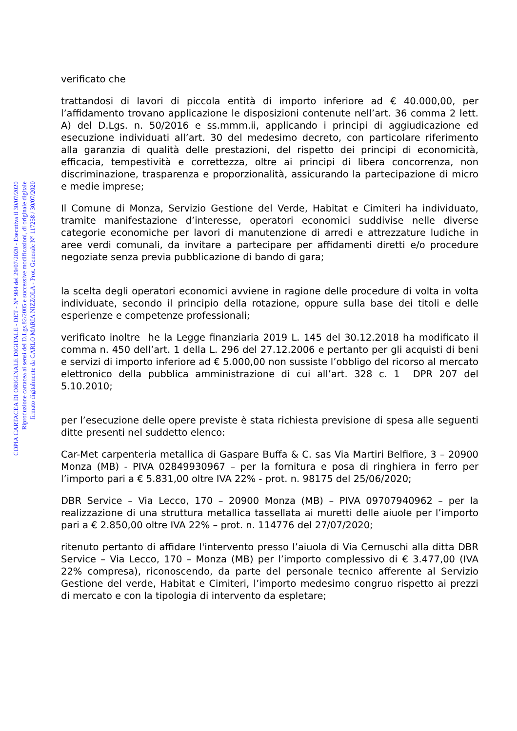verificato che
trattandosi di lavori di piccola entità di importo inferiore ad € 40.000,00, per l’affidamento trovano applicazione le disposizioni contenute nell’art. 36 comma 2 lett. A) del D.Lgs. n. 50/2016 e ss.mmm.ii, applicando i principi di aggiudicazione ed esecuzione individuati all’art. 30 del medesimo decreto, con particolare riferimento alla garanzia di qualità delle prestazioni, del rispetto dei principi di economicità, efficacia, tempestività e correttezza, oltre ai principi di libera concorrenza, non discriminazione, trasparenza e proporzionalità, assicurando la partecipazione di micro e medie imprese;
Il Comune di Monza, Servizio Gestione del Verde, Habitat e Cimiteri ha individuato, tramite manifestazione d’interesse, operatori economici suddivise nelle diverse categorie economiche per lavori di manutenzione di arredi e attrezzature ludiche in aree verdi comunali, da invitare a partecipare per affidamenti diretti e/o procedure negoziate senza previa pubblicazione di bando di gara;
la scelta degli operatori economici avviene in ragione delle procedure di volta in volta individuate, secondo il principio della rotazione, oppure sulla base dei titoli e delle esperienze e competenze professionali;
verificato inoltre he la Legge finanziaria 2019 L. 145 del 30.12.2018 ha modificato il comma n. 450 dell’art. 1 della L. 296 del 27.12.2006 e pertanto per gli acquisti di beni e servizi di importo inferiore ad € 5.000,00 non sussiste l’obbligo del ricorso al mercato elettronico della pubblica amministrazione di cui all’art. 328 c. 1 DPR 207 del 5.10.2010;
per l’esecuzione delle opere previste è stata richiesta previsione di spesa alle seguenti ditte presenti nel suddetto elenco:
Car-Met carpenteria metallica di Gaspare Buffa & C. sas Via Martiri Belfiore, 3 – 20900 Monza (MB) - PIVA 02849930967 – per la fornitura e posa di ringhiera in ferro per l’importo pari a € 5.831,00 oltre IVA 22% - prot. n. 98175 del 25/06/2020;
DBR Service – Via Lecco, 170 – 20900 Monza (MB) – PIVA 09707940962 – per la realizzazione di una struttura metallica tassellata ai muretti delle aiuole per l’importo pari a € 2.850,00 oltre IVA 22% – prot. n. 114776 del 27/07/2020;
ritenuto pertanto di affidare l'intervento presso l’aiuola di Via Cernuschi alla ditta DBR Service – Via Lecco, 170 – Monza (MB) per l’importo complessivo di € 3.477,00 (IVA 22% compresa), riconoscendo, da parte del personale tecnico afferente al Servizio Gestione del verde, Habitat e Cimiteri, l’importo medesimo congruo rispetto ai prezzi di mercato e con la tipologia di intervento da espletare;
COPIA CARTACEA DI ORIGINALE DIGITALE - DET - N° 984 del 29/07/2020 - Esecutiva il 30/07/2020
Riproduzione cartacea ai sensi del D.Lgs.82/2005 e successive modificazioni, di originale digitale
firmato digitalmente da CARLO MARIA NIZZOLA - Prot. Generale N° 117258 / 30/07/2020